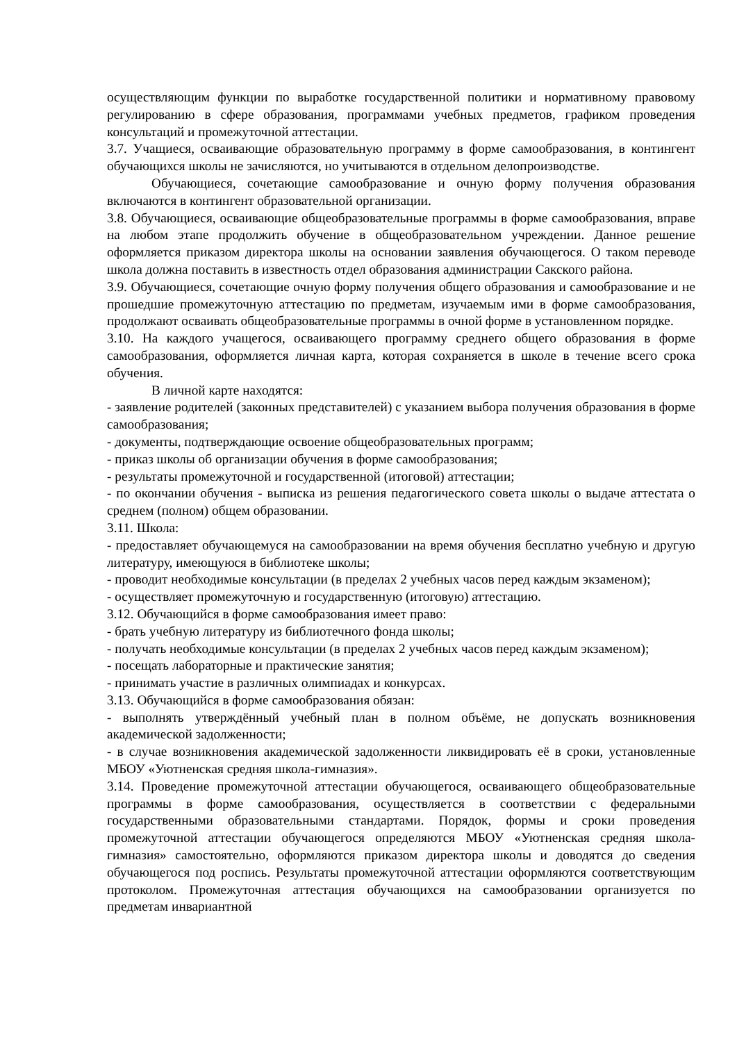осуществляющим функции по выработке государственной политики и нормативному правовому регулированию в сфере образования, программами учебных предметов, графиком проведения консультаций и промежуточной аттестации.
3.7. Учащиеся, осваивающие образовательную программу в форме самообразования, в контингент обучающихся школы не зачисляются, но учитываются в отдельном делопроизводстве.
Обучающиеся, сочетающие самообразование и очную форму получения образования включаются в контингент образовательной организации.
3.8. Обучающиеся, осваивающие общеобразовательные программы в форме самообразования, вправе на любом этапе продолжить обучение в общеобразовательном учреждении. Данное решение оформляется приказом директора школы на основании заявления обучающегося. О таком переводе школа должна поставить в известность отдел образования администрации Сакского района.
3.9. Обучающиеся, сочетающие очную форму получения общего образования и самообразование и не прошедшие промежуточную аттестацию по предметам, изучаемым ими в форме самообразования, продолжают осваивать общеобразовательные программы в очной форме в установленном порядке.
3.10. На каждого учащегося, осваивающего программу среднего общего образования в форме самообразования, оформляется личная карта, которая сохраняется в школе в течение всего срока обучения.
В личной карте находятся:
- заявление родителей (законных представителей) с указанием выбора получения образования в форме самообразования;
- документы, подтверждающие освоение общеобразовательных программ;
- приказ школы об организации обучения в форме самообразования;
- результаты промежуточной и государственной (итоговой) аттестации;
- по окончании обучения - выписка из решения педагогического совета школы о выдаче аттестата о среднем (полном) общем образовании.
3.11. Школа:
- предоставляет обучающемуся на самообразовании на время обучения бесплатно учебную и другую литературу, имеющуюся в библиотеке школы;
- проводит необходимые консультации (в пределах 2 учебных часов перед каждым экзаменом);
- осуществляет промежуточную и государственную (итоговую) аттестацию.
3.12. Обучающийся в форме самообразования имеет право:
- брать учебную литературу из библиотечного фонда школы;
- получать необходимые консультации (в пределах 2 учебных часов перед каждым экзаменом);
- посещать лабораторные и практические занятия;
- принимать участие в различных олимпиадах и конкурсах.
3.13. Обучающийся в форме самообразования обязан:
- выполнять утверждённый учебный план в полном объёме, не допускать возникновения академической задолженности;
- в случае возникновения академической задолженности ликвидировать её в сроки, установленные МБОУ «Уютненская средняя школа-гимназия».
3.14. Проведение промежуточной аттестации обучающегося, осваивающего общеобразовательные программы в форме самообразования, осуществляется в соответствии с федеральными государственными образовательными стандартами. Порядок, формы и сроки проведения промежуточной аттестации обучающегося определяются МБОУ «Уютненская средняя школа-гимназия» самостоятельно, оформляются приказом директора школы и доводятся до сведения обучающегося под роспись. Результаты промежуточной аттестации оформляются соответствующим протоколом. Промежуточная аттестация обучающихся на самообразовании организуется по предметам инвариантной